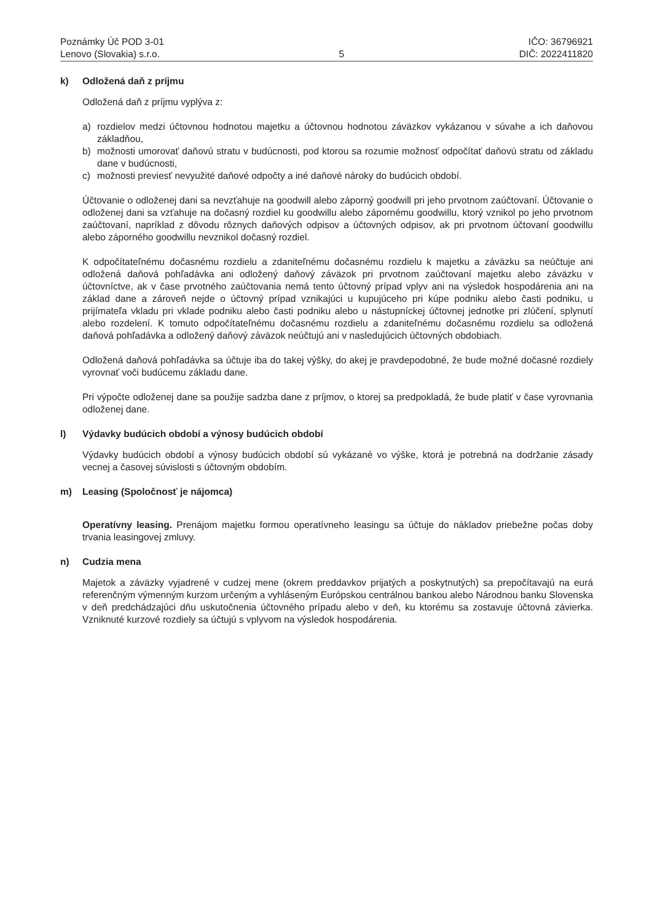Poznámky Úč POD 3-01
Lenovo (Slovakia) s.r.o.
5 IČO: 36796921
DIČ: 2022411820
k) Odložená daň z príjmu
Odložená daň z príjmu vyplýva z:
a) rozdielov medzi účtovnou hodnotou majetku a účtovnou hodnotou záväzkov vykázanou v súvahe a ich daňovou základňou,
b) možnosti umorovať daňovú stratu v budúcnosti, pod ktorou sa rozumie možnosť odpočítať daňovú stratu od základu dane v budúcnosti,
c) možnosti previesť nevyužité daňové odpočty a iné daňové nároky do budúcich období.
Účtovanie o odloženej dani sa nevzťahuje na goodwill alebo záporný goodwill pri jeho prvotnom zaúčtovaní. Účtovanie o odloženej dani sa vzťahuje na dočasný rozdiel ku goodwillu alebo zápornému goodwillu, ktorý vznikol po jeho prvotnom zaúčtovaní, napríklad z dôvodu rôznych daňových odpisov a účtovných odpisov, ak pri prvotnom účtovaní goodwillu alebo záporného goodwillu nevznikol dočasný rozdiel.
K odpočítateľnému dočasnému rozdielu a zdaniteľnému dočasnému rozdielu k majetku a záväzku sa neúčtuje ani odložená daňová pohľadávka ani odložený daňový záväzok pri prvotnom zaúčtovaní majetku alebo záväzku v účtovníctve, ak v čase prvotného zaúčtovania nemá tento účtovný prípad vplyv ani na výsledok hospodárenia ani na základ dane a zároveň nejde o účtovný prípad vznikajúci u kupujúceho pri kúpe podniku alebo časti podniku, u prijímateľa vkladu pri vklade podniku alebo časti podniku alebo u nástupníckej účtovnej jednotke pri zlúčení, splynutí alebo rozdelení. K tomuto odpočítateľnému dočasnému rozdielu a zdaniteľnému dočasnému rozdielu sa odložená daňová pohľadávka a odložený daňový záväzok neúčtujú ani v nasledujúcich účtovných obdobiach.
Odložená daňová pohľadávka sa účtuje iba do takej výšky, do akej je pravdepodobné, že bude možné dočasné rozdiely vyrovnať voči budúcemu základu dane.
Pri výpočte odloženej dane sa použije sadzba dane z príjmov, o ktorej sa predpokladá, že bude platiť v čase vyrovnania odloženej dane.
l) Výdavky budúcich období a výnosy budúcich období
Výdavky budúcich období a výnosy budúcich období sú vykázané vo výške, ktorá je potrebná na dodržanie zásady vecnej a časovej súvislosti s účtovným obdobím.
m) Leasing (Spoločnosť je nájomca)
Operatívny leasing. Prenájom majetku formou operatívneho leasingu sa účtuje do nákladov priebežne počas doby trvania leasingovej zmluvy.
n) Cudzia mena
Majetok a záväzky vyjadrené v cudzej mene (okrem preddavkov prijatých a poskytnutých) sa prepočítavajú na eurá referenčným výmenným kurzom určeným a vyhláseným Európskou centrálnou bankou alebo Národnou banku Slovenska v deň predchádzajúci dňu uskutočnenia účtovného prípadu alebo v deň, ku ktorému sa zostavuje účtovná závierka. Vzniknuté kurzové rozdiely sa účtujú s vplyvom na výsledok hospodárenia.